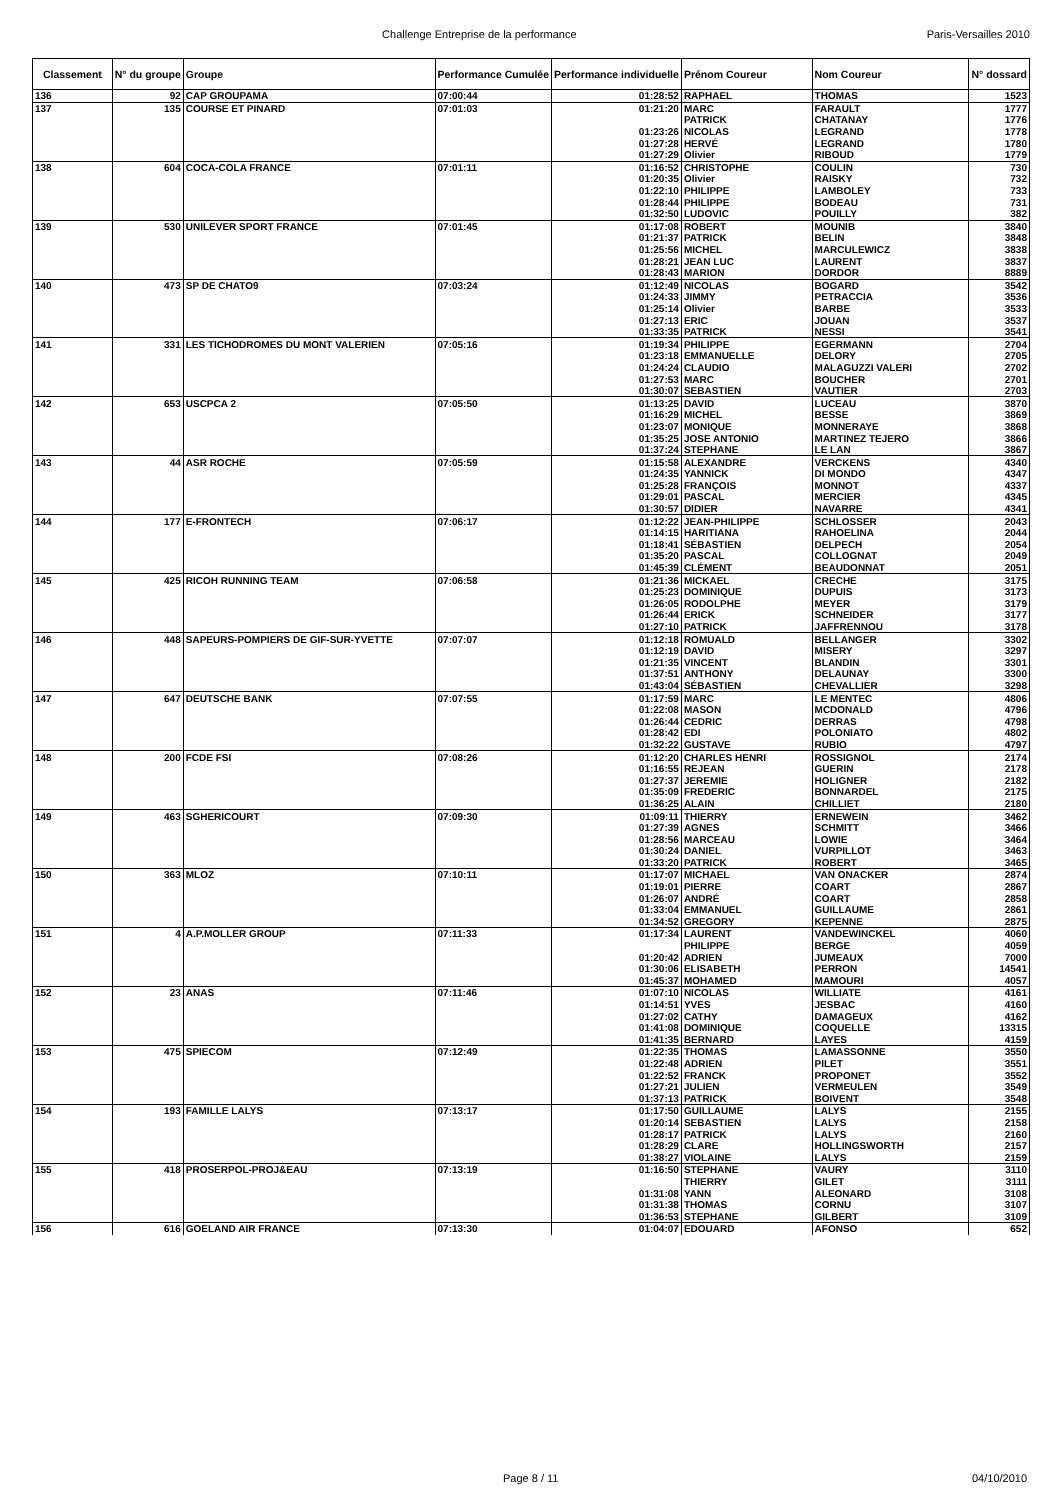Challenge Entreprise de la performance Paris-Versailles 2010
| Classement | N° du groupe | Groupe | Performance Cumulée | Performance individuelle | Prénom Coureur | Nom Coureur | N° dossard |
| --- | --- | --- | --- | --- | --- | --- | --- |
| 136 | 92 | CAP GROUPAMA | 07:00:44 | 01:28:52 | RAPHAEL | THOMAS | 1523 |
| 137 | 135 | COURSE ET PINARD | 07:01:03 | 01:21:20 | MARC | FARAULT | 1777 |
| | | | | | PATRICK | CHATANAY | 1776 |
| | | | | 01:23:26 | NICOLAS | LEGRAND | 1778 |
| | | | | 01:27:28 | HERVÉ | LEGRAND | 1780 |
| | | | | 01:27:29 | Olivier | RIBOUD | 1779 |
| 138 | 604 | COCA-COLA FRANCE | 07:01:11 | 01:16:52 | CHRISTOPHE | COULIN | 730 |
| | | | | 01:20:35 | Olivier | RAISKY | 732 |
| | | | | 01:22:10 | PHILIPPE | LAMBOLEY | 733 |
| | | | | 01:28:44 | PHILIPPE | BODEAU | 731 |
| | | | | 01:32:50 | LUDOVIC | POUILLY | 382 |
| 139 | 530 | UNILEVER SPORT FRANCE | 07:01:45 | 01:17:08 | ROBERT | MOUNIB | 3840 |
| | | | | 01:21:37 | PATRICK | BELIN | 3848 |
| | | | | 01:25:56 | MICHEL | MARCULEWICZ | 3838 |
| | | | | 01:28:21 | JEAN LUC | LAURENT | 3837 |
| | | | | 01:28:43 | MARION | DORDOR | 8889 |
| 140 | 473 | SP DE CHATO9 | 07:03:24 | 01:12:49 | NICOLAS | BOGARD | 3542 |
| | | | | 01:24:33 | JIMMY | PETRACCIA | 3536 |
| | | | | 01:25:14 | Olivier | BARBE | 3533 |
| | | | | 01:27:13 | ERIC | JOUAN | 3537 |
| | | | | 01:33:35 | PATRICK | NESSI | 3541 |
| 141 | 331 | LES TICHODROMES DU MONT VALERIEN | 07:05:16 | 01:19:34 | PHILIPPE | EGERMANN | 2704 |
| | | | | 01:23:18 | EMMANUELLE | DELORY | 2705 |
| | | | | 01:24:24 | CLAUDIO | MALAGUZZI VALERI | 2702 |
| | | | | 01:27:53 | MARC | BOUCHER | 2701 |
| | | | | 01:30:07 | SEBASTIEN | VAUTIER | 2703 |
| 142 | 653 | USCPCA 2 | 07:05:50 | 01:13:25 | DAVID | LUCEAU | 3870 |
| | | | | 01:16:29 | MICHEL | BESSE | 3869 |
| | | | | 01:23:07 | MONIQUE | MONNERAYE | 3868 |
| | | | | 01:35:25 | JOSE ANTONIO | MARTINEZ TEJERO | 3866 |
| | | | | 01:37:24 | STEPHANE | LE LAN | 3867 |
| 143 | 44 | ASR ROCHE | 07:05:59 | 01:15:58 | ALEXANDRE | VERCKENS | 4340 |
| | | | | 01:24:35 | YANNICK | DI MONDO | 4347 |
| | | | | 01:25:28 | FRANÇOIS | MONNOT | 4337 |
| | | | | 01:29:01 | PASCAL | MERCIER | 4345 |
| | | | | 01:30:57 | DIDIER | NAVARRE | 4341 |
| 144 | 177 | E-FRONTECH | 07:06:17 | 01:12:22 | JEAN-PHILIPPE | SCHLOSSER | 2043 |
| | | | | 01:14:15 | HARITIANA | RAHOELINA | 2044 |
| | | | | 01:18:41 | SÉBASTIEN | DELPECH | 2054 |
| | | | | 01:35:20 | PASCAL | COLLOGNAT | 2049 |
| | | | | 01:45:39 | CLÉMENT | BEAUDONNAT | 2051 |
| 145 | 425 | RICOH RUNNING TEAM | 07:06:58 | 01:21:36 | MICKAEL | CRECHE | 3175 |
| | | | | 01:25:23 | DOMINIQUE | DUPUIS | 3173 |
| | | | | 01:26:05 | RODOLPHE | MEYER | 3179 |
| | | | | 01:26:44 | ERICK | SCHNEIDER | 3177 |
| | | | | 01:27:10 | PATRICK | JAFFRENNOU | 3178 |
| 146 | 448 | SAPEURS-POMPIERS DE GIF-SUR-YVETTE | 07:07:07 | 01:12:18 | ROMUALD | BELLANGER | 3302 |
| | | | | 01:12:19 | DAVID | MISERY | 3297 |
| | | | | 01:21:35 | VINCENT | BLANDIN | 3301 |
| | | | | 01:37:51 | ANTHONY | DELAUNAY | 3300 |
| | | | | 01:43:04 | SÉBASTIEN | CHEVALLIER | 3298 |
| 147 | 647 | DEUTSCHE BANK | 07:07:55 | 01:17:59 | MARC | LE MENTEC | 4806 |
| | | | | 01:22:08 | MASON | MCDONALD | 4796 |
| | | | | 01:26:44 | CEDRIC | DERRAS | 4798 |
| | | | | 01:28:42 | EDI | POLONIATO | 4802 |
| | | | | 01:32:22 | GUSTAVE | RUBIO | 4797 |
| 148 | 200 | FCDE FSI | 07:08:26 | 01:12:20 | CHARLES HENRI | ROSSIGNOL | 2174 |
| | | | | 01:16:55 | REJEAN | GUERIN | 2178 |
| | | | | 01:27:37 | JEREMIE | HOLIGNER | 2182 |
| | | | | 01:35:09 | FREDERIC | BONNARDEL | 2175 |
| | | | | 01:36:25 | ALAIN | CHILLIET | 2180 |
| 149 | 463 | SGHERICOURT | 07:09:30 | 01:09:11 | THIERRY | ERNEWEIN | 3462 |
| | | | | 01:27:39 | AGNES | SCHMITT | 3466 |
| | | | | 01:28:56 | MARCEAU | LOWIE | 3464 |
| | | | | 01:30:24 | DANIEL | VURPILLOT | 3463 |
| | | | | 01:33:20 | PATRICK | ROBERT | 3465 |
| 150 | 363 | MLOZ | 07:10:11 | 01:17:07 | MICHAEL | VAN ONACKER | 2874 |
| | | | | 01:19:01 | PIERRE | COART | 2867 |
| | | | | 01:26:07 | ANDRÉ | COART | 2858 |
| | | | | 01:33:04 | EMMANUEL | GUILLAUME | 2861 |
| | | | | 01:34:52 | GREGORY | KEPENNE | 2875 |
| 151 | 4 | A.P.MOLLER GROUP | 07:11:33 | 01:17:34 | LAURENT | VANDEWINCKEL | 4060 |
| | | | | | PHILIPPE | BERGE | 4059 |
| | | | | 01:20:42 | ADRIEN | JUMEAUX | 7000 |
| | | | | 01:30:06 | ELISABETH | PERRON | 14541 |
| | | | | 01:45:37 | MOHAMED | MAMOURI | 4057 |
| 152 | 23 | ANAS | 07:11:46 | 01:07:10 | NICOLAS | WILLIATE | 4161 |
| | | | | 01:14:51 | YVES | JESBAC | 4160 |
| | | | | 01:27:02 | CATHY | DAMAGEUX | 4162 |
| | | | | 01:41:08 | DOMINIQUE | COQUELLE | 13315 |
| | | | | 01:41:35 | BERNARD | LAYES | 4159 |
| 153 | 475 | SPIECOM | 07:12:49 | 01:22:35 | THOMAS | LAMASSONNE | 3550 |
| | | | | 01:22:48 | ADRIEN | PILET | 3551 |
| | | | | 01:22:52 | FRANCK | PROPONET | 3552 |
| | | | | 01:27:21 | JULIEN | VERMEULEN | 3549 |
| | | | | 01:37:13 | PATRICK | BOIVENT | 3548 |
| 154 | 193 | FAMILLE LALYS | 07:13:17 | 01:17:50 | GUILLAUME | LALYS | 2155 |
| | | | | 01:20:14 | SEBASTIEN | LALYS | 2158 |
| | | | | 01:28:17 | PATRICK | LALYS | 2160 |
| | | | | 01:28:29 | CLARE | HOLLINGSWORTH | 2157 |
| | | | | 01:38:27 | VIOLAINE | LALYS | 2159 |
| 155 | 418 | PROSERPOL-PROJ&EAU | 07:13:19 | 01:16:50 | STEPHANE | VAURY | 3110 |
| | | | | | THIERRY | GILET | 3111 |
| | | | | 01:31:08 | YANN | ALEONARD | 3108 |
| | | | | 01:31:38 | THOMAS | CORNU | 3107 |
| | | | | 01:36:53 | STEPHANE | GILBERT | 3109 |
| 156 | 616 | GOELAND AIR FRANCE | 07:13:30 | 01:04:07 | EDOUARD | AFONSO | 652 |
Page 8 / 11 04/10/2010